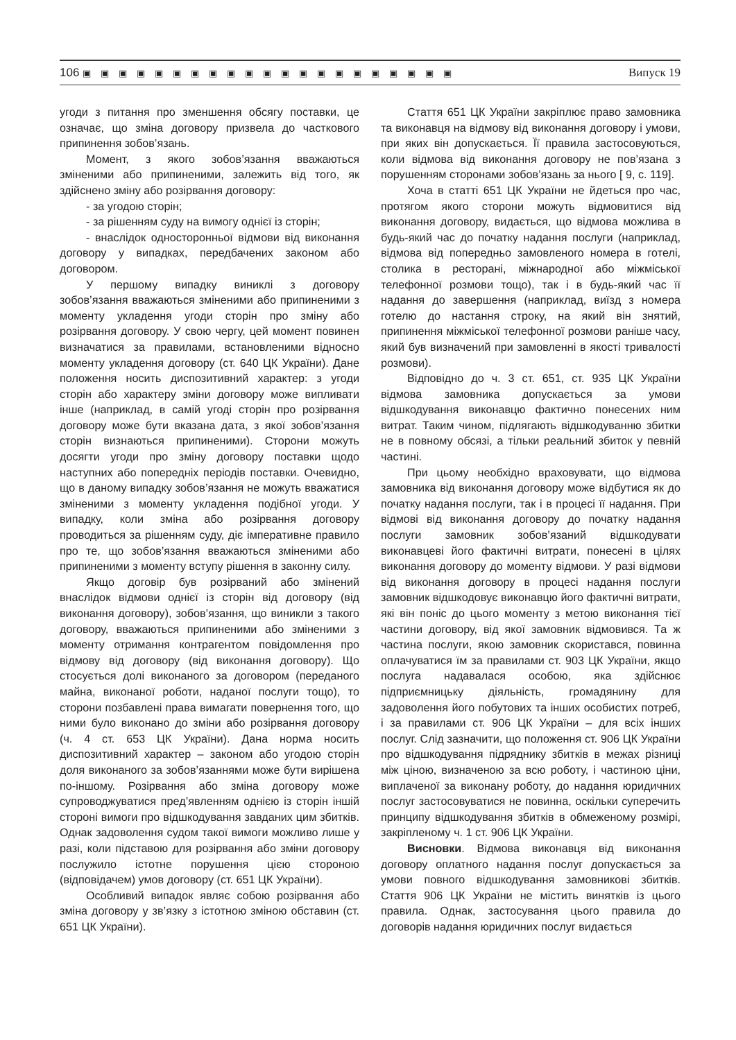106 ▣▣▣▣▣▣▣▣▣▣▣▣▣▣▣▣▣▣▣▣▣ Випуск 19
угоди з питання про зменшення обсягу поставки, це означає, що зміна договору призвела до часткового припинення зобов’язань.
Момент, з якого зобов’язання вважаються зміненими або припиненими, залежить від того, як здійснено зміну або розірвання договору:
- за угодою сторін;
- за рішенням суду на вимогу однієї із сторін;
- внаслідок односторонньої відмови від виконання договору у випадках, передбачених законом або договором.
У першому випадку виниклі з договору зобов’язання вважаються зміненими або припиненими з моменту укладення угоди сторін про зміну або розірвання договору. У свою чергу, цей момент повинен визначатися за правилами, встановленими відносно моменту укладення договору (ст. 640 ЦК України). Дане положення носить диспозитивний характер: з угоди сторін або характеру зміни договору може випливати інше (наприклад, в самій угоді сторін про розірвання договору може бути вказана дата, з якої зобов’язання сторін визнаються припиненими). Сторони можуть досягти угоди про зміну договору поставки щодо наступних або попередніх періодів поставки. Очевидно, що в даному випадку зобов’язання не можуть вважатися зміненими з моменту укладення подібної угоди. У випадку, коли зміна або розірвання договору проводиться за рішенням суду, діє імперативне правило про те, що зобов’язання вважаються зміненими або припиненими з моменту вступу рішення в законну силу.
Якщо договір був розірваний або змінений внаслідок відмови однієї із сторін від договору (від виконання договору), зобов’язання, що виникли з такого договору, вважаються припиненими або зміненими з моменту отримання контрагентом повідомлення про відмову від договору (від виконання договору). Що стосується долі виконаного за договором (переданого майна, виконаної роботи, наданої послуги тощо), то сторони позбавлені права вимагати повернення того, що ними було виконано до зміни або розірвання договору (ч. 4 ст. 653 ЦК України). Дана норма носить диспозитивний характер – законом або угодою сторін доля виконаного за зобов’язаннями може бути вирішена по-іншому. Розірвання або зміна договору може супроводжуватися пред’явленням однією із сторін іншій стороні вимоги про відшкодування завданих цим збитків. Однак задоволення судом такої вимоги можливо лише у разі, коли підставою для розірвання або зміни договору послужило істотне порушення цією стороною (відповідачем) умов договору (ст. 651 ЦК України).
Особливий випадок являє собою розірвання або зміна договору у зв’язку з істотною зміною обставин (ст. 651 ЦК України).
Стаття 651 ЦК України закріплює право замовника та виконавця на відмову від виконання договору і умови, при яких він допускається. Її правила застосовуються, коли відмова від виконання договору не пов’язана з порушенням сторонами зобов’язань за нього [ 9, с. 119].
Хоча в статті 651 ЦК України не йдеться про час, протягом якого сторони можуть відмовитися від виконання договору, видається, що відмова можлива в будь-який час до початку надання послуги (наприклад, відмова від попередньо замовленого номера в готелі, столика в ресторані, міжнародної або міжміської телефонної розмови тощо), так і в будь-який час її надання до завершення (наприклад, виїзд з номера готелю до настання строку, на який він знятий, припинення міжміської телефонної розмови раніше часу, який був визначений при замовленні в якості тривалості розмови).
Відповідно до ч. 3 ст. 651, ст. 935 ЦК України відмова замовника допускається за умови відшкодування виконавцю фактично понесених ним витрат. Таким чином, підлягають відшкодуванню збитки не в повному обсязі, а тільки реальний збиток у певній частині.
При цьому необхідно враховувати, що відмова замовника від виконання договору може відбутися як до початку надання послуги, так і в процесі її надання. При відмові від виконання договору до початку надання послуги замовник зобов’язаний відшкодувати виконавцеві його фактичні витрати, понесені в цілях виконання договору до моменту відмови. У разі відмови від виконання договору в процесі надання послуги замовник відшкодовує виконавцю його фактичні витрати, які він поніс до цього моменту з метою виконання тієї частини договору, від якої замовник відмовився. Та ж частина послуги, якою замовник скористався, повинна оплачуватися їм за правилами ст. 903 ЦК України, якщо послуга надавалася особою, яка здійснює підприємницьку діяльність, громадянину для задоволення його побутових та інших особистих потреб, і за правилами ст. 906 ЦК України – для всіх інших послуг. Слід зазначити, що положення ст. 906 ЦК України про відшкодування підряднику збитків в межах різниці між ціною, визначеною за всю роботу, і частиною ціни, виплаченої за виконану роботу, до надання юридичних послуг застосовуватися не повинна, оскільки суперечить принципу відшкодування збитків в обмеженому розмірі, закріпленому ч. 1 ст. 906 ЦК України.
Висновки. Відмова виконавця від виконання договору оплатного надання послуг допускається за умови повного відшкодування замовникові збитків. Стаття 906 ЦК України не містить винятків із цього правила. Однак, застосування цього правила до договорів надання юридичних послуг видається